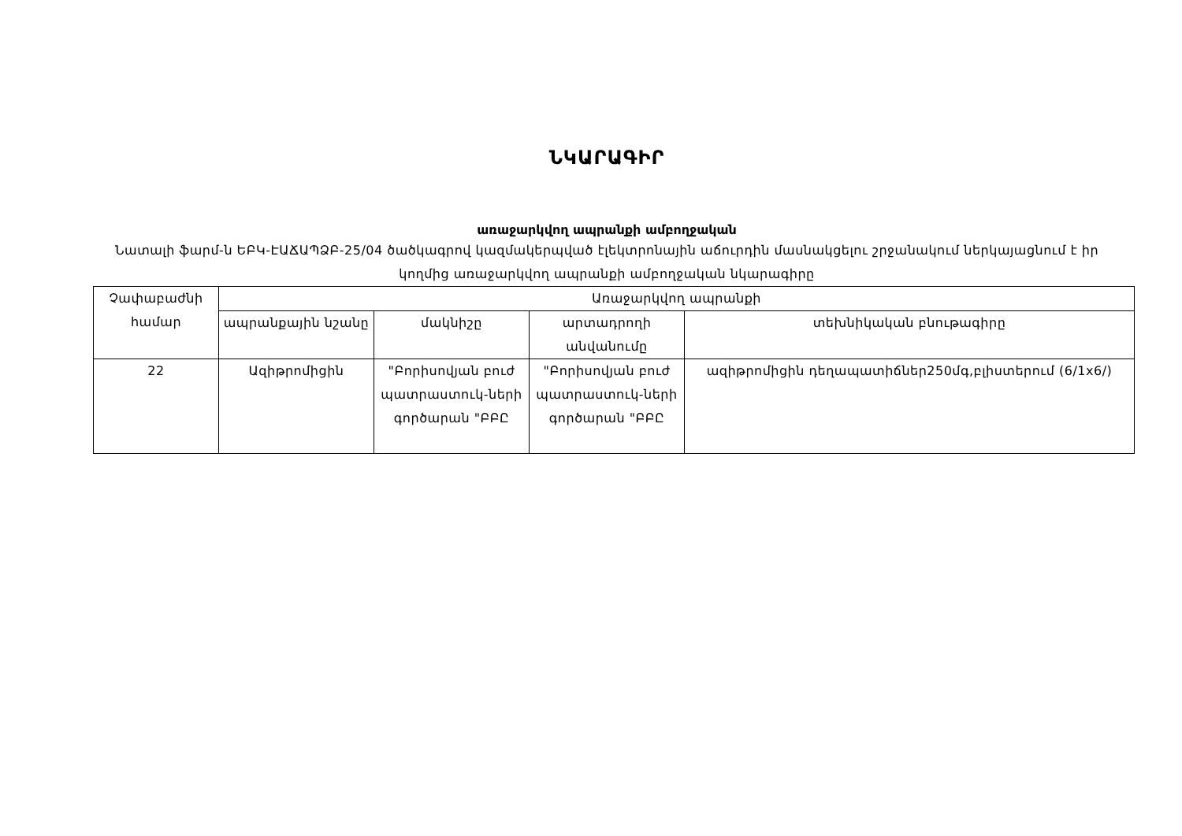ՆԿԱՐԱԳԻՐ
առաջարկվող ապրանքի ամբողջական
Նատալի ֆարմ-ն ԵԲԿ-ԷԱՃԱՊՁԲ-25/04 ծածկագրով կազմակերպված էլեկտրոնային աճուրդին մասնակցելու շրջանակում ներկայացնում է իր կողմից առաջարկվող ապրանքի ամբողջական նկարագիրը
| Չափաբաժնի համար | Առաջարկվող ապրանքի | | | |
| --- | --- | --- | --- | --- |
| | ապրանքային նշանը | մակնիշը | արտադրողի անվանումը | տեխնիկական բնութագիրը |
| 22 | Ազիթրոմիցին | "Բորիսովյան բուժ պատրաստուկ-ների գործարան "ԲԲԸ | "Բորիսովյան բուժ պատրաստուկ-ների գործարան "ԲԲԸ | ազիթրոմիցին դեղապատիճներ250մգ,բլիստերում (6/1x6/) |